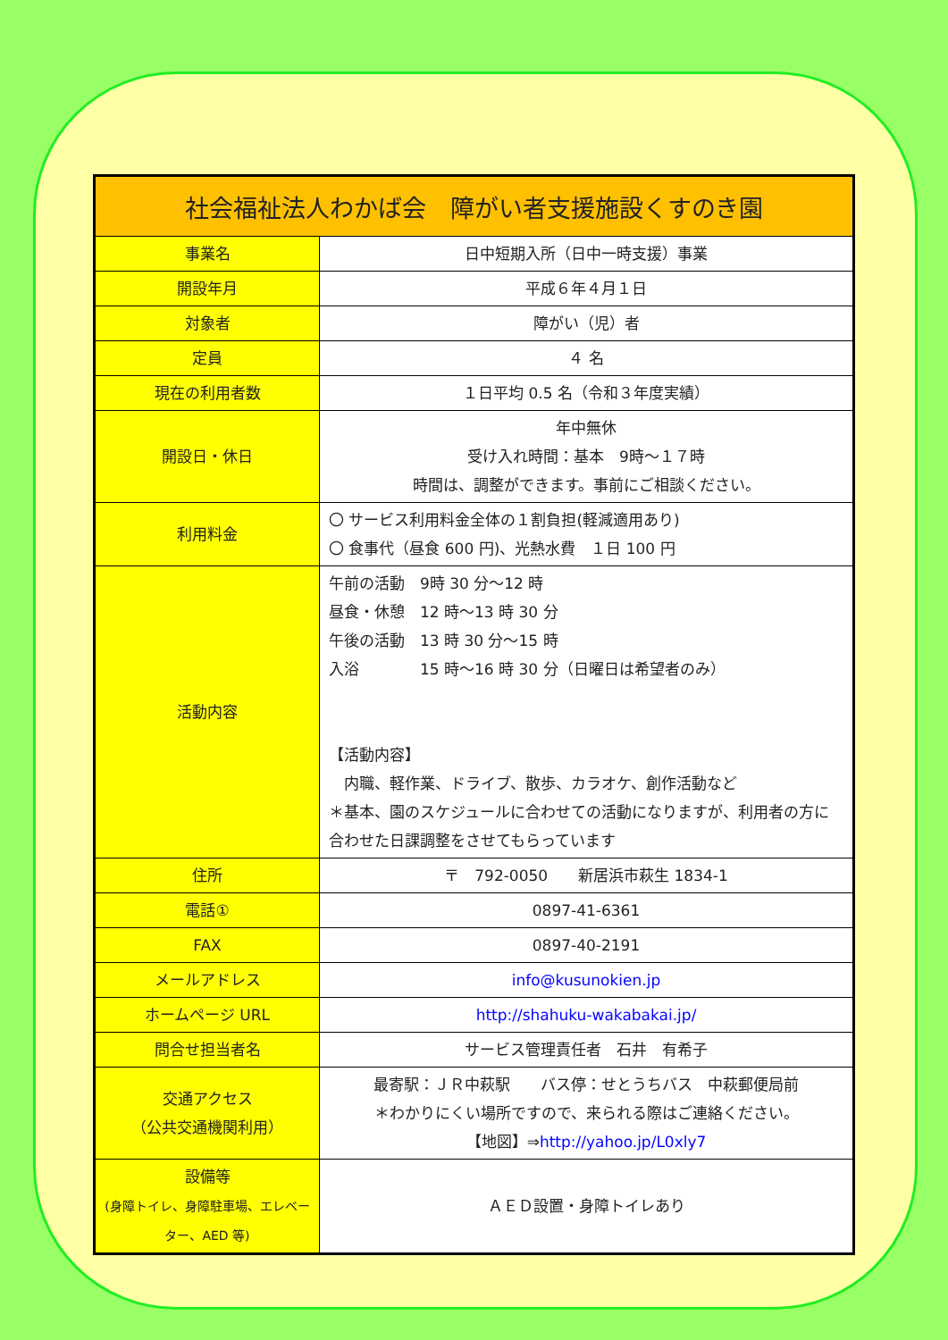| 社会福祉法人わかば会 障がい者支援施設くすのき園 | |
| --- | --- |
| 事業名 | 日中短期入所（日中一時支援）事業 |
| 開設年月 | 平成６年４月１日 |
| 対象者 | 障がい（児）者 |
| 定員 | ４ 名 |
| 現在の利用者数 | １日平均 0.5 名（令和３年度実績） |
| 開設日・休日 | 年中無休 受け入れ時間：基本 9時～１７時 時間は、調整ができます。事前にご相談ください。 |
| 利用料金 | 〇 サービス利用料金全体の１割負担(軽減適用あり) 〇 食事代（昼食 600 円)、光熱水費 １日 100 円 |
| 活動内容 | 午前の活動 9時 30 分～12 時 昼食・休憩 12 時～13 時 30 分 午後の活動 13 時 30 分～15 時 入浴 15 時～16 時 30 分（日曜日は希望者のみ） 【活動内容】 内職、軽作業、ドライブ、散歩、カラオケ、創作活動など ＊基本、園のスケジュールに合わせての活動になりますが、利用者の方に合わせた日課調整をさせてもらっています |
| 住所 | 〒 792-0050 新居浜市萩生 1834-1 |
| 電話① | 0897-41-6361 |
| FAX | 0897-40-2191 |
| メールアドレス | info@kusunokien.jp |
| ホームページ URL | http://shahuku-wakabakai.jp/ |
| 問合せ担当者名 | サービス管理責任者 石井 有希子 |
| 交通アクセス （公共交通機関利用） | 最寄駅：ＪＲ中萩駅 バス停：せとうちバス 中萩郵便局前 ＊わかりにくい場所ですので、来られる際はご連絡ください。 【地図】⇒ http://yahoo.jp/L0xly7 |
| 設備等 (身障トイレ、身障駐車場、エレベーター、AED 等) | ＡＥＤ設置・身障トイレあり |